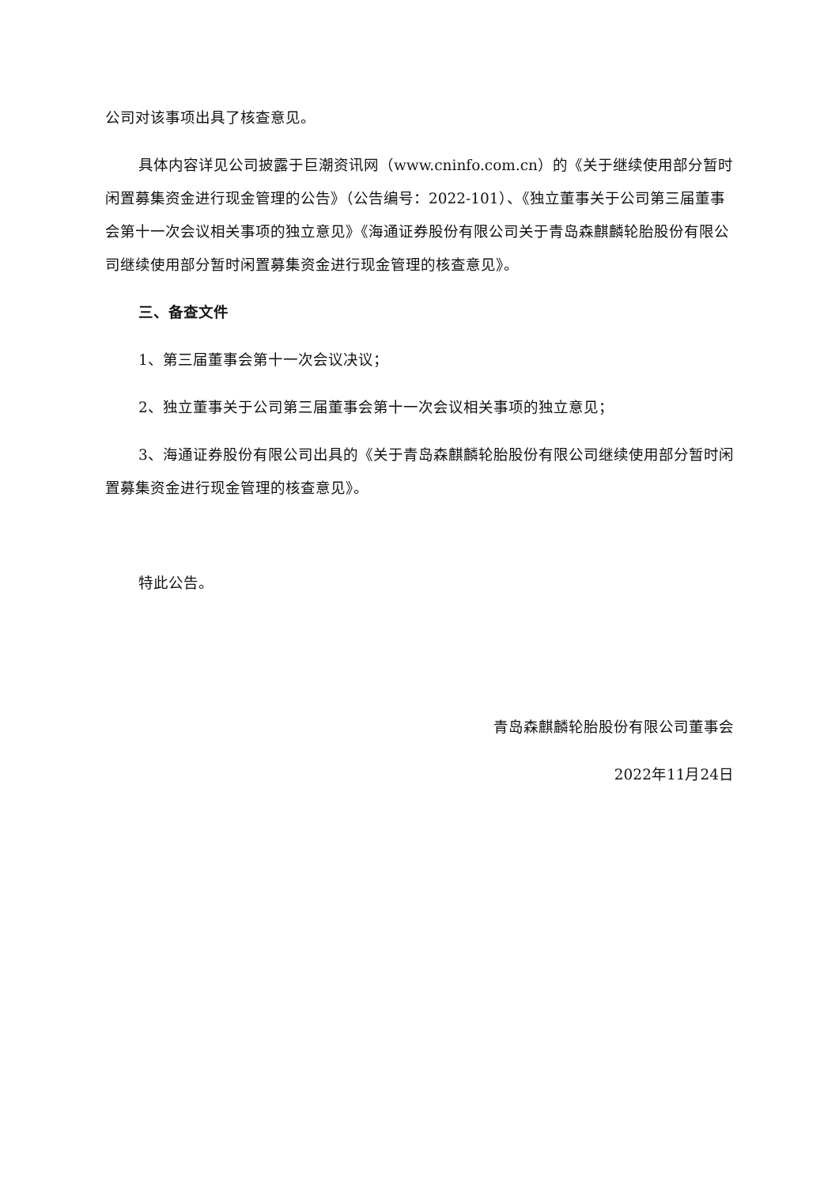公司对该事项出具了核查意见。
具体内容详见公司披露于巨潮资讯网（www.cninfo.com.cn）的《关于继续使用部分暂时闲置募集资金进行现金管理的公告》（公告编号：2022-101）、《独立董事关于公司第三届董事会第十一次会议相关事项的独立意见》《海通证券股份有限公司关于青岛森麒麟轮胎股份有限公司继续使用部分暂时闲置募集资金进行现金管理的核查意见》。
三、备查文件
1、第三届董事会第十一次会议决议；
2、独立董事关于公司第三届董事会第十一次会议相关事项的独立意见；
3、海通证券股份有限公司出具的《关于青岛森麒麟轮胎股份有限公司继续使用部分暂时闲置募集资金进行现金管理的核查意见》。
特此公告。
青岛森麒麟轮胎股份有限公司董事会
2022年11月24日